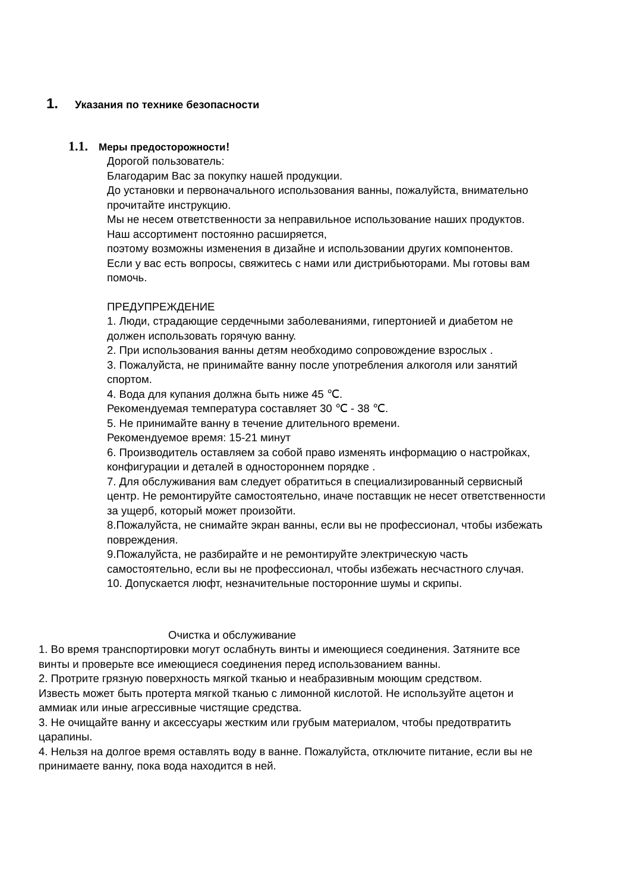1. Указания по технике безопасности
1.1. Меры предосторожности！
Дорогой пользователь:
Благодарим Вас за покупку нашей продукции.
До установки и первоначального использования ванны, пожалуйста, внимательно прочитайте инструкцию.
Мы не несем ответственности за неправильное использование наших продуктов.
Наш ассортимент постоянно расширяется,
поэтому возможны изменения в дизайне и использовании других компонентов.
Если у вас есть вопросы, свяжитесь с нами или дистрибьюторами. Мы готовы вам помочь.
ПРЕДУПРЕЖДЕНИЕ
1. Люди, страдающие сердечными заболеваниями, гипертонией и диабетом не должен использовать горячую ванну.
2. При использования ванны детям необходимо сопровождение взрослых .
3. Пожалуйста, не принимайте ванну после употребления алкоголя или занятий спортом.
4. Вода для купания должна быть ниже 45 ℃.
Рекомендуемая температура составляет 30 ℃ - 38 ℃.
5. Не принимайте ванну в течение длительного времени.
Рекомендуемое время: 15-21 минут
6. Производитель оставляем за собой право изменять информацию о настройках, конфигурации и деталей в одностороннем порядке .
7. Для обслуживания вам следует обратиться в специализированный сервисный центр. Не ремонтируйте самостоятельно, иначе поставщик не несет ответственности за ущерб, который может произойти.
8.Пожалуйста, не снимайте экран ванны, если вы не профессионал, чтобы избежать повреждения.
9.Пожалуйста, не разбирайте и не ремонтируйте электрическую часть самостоятельно, если вы не профессионал, чтобы избежать несчастного случая.
10. Допускается люфт, незначительные посторонние шумы и скрипы.
Очистка и обслуживание
1. Во время транспортировки могут ослабнуть винты и имеющиеся соединения. Затяните все винты и проверьте все имеющиеся соединения перед использованием ванны.
2. Протрите грязную поверхность мягкой тканью и неабразивным моющим средством.
Известь может быть протерта мягкой тканью с лимонной кислотой. Не используйте ацетон и аммиак или иные агрессивные чистящие средства.
3. Не очищайте ванну и аксессуары жестким или грубым материалом, чтобы предотвратить царапины.
4. Нельзя на долгое время оставлять воду в ванне. Пожалуйста, отключите питание, если вы не принимаете ванну, пока вода находится в ней.